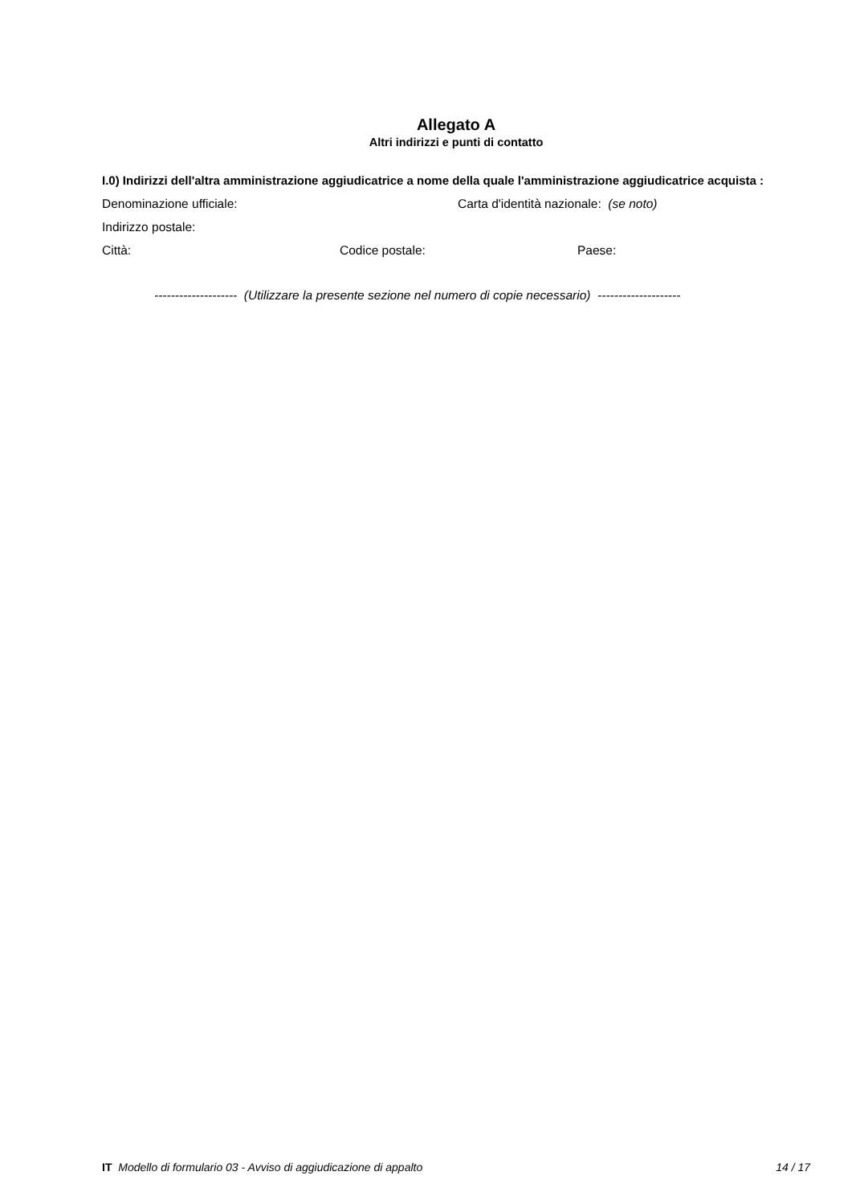Allegato A
Altri indirizzi e punti di contatto
I.0) Indirizzi dell'altra amministrazione aggiudicatrice a nome della quale l'amministrazione aggiudicatrice acquista :
Denominazione ufficiale: Carta d'identità nazionale: (se noto)
Indirizzo postale:
Città: Codice postale: Paese:
-------------------- (Utilizzare la presente sezione nel numero di copie necessario) --------------------
IT Modello di formulario 03 - Avviso di aggiudicazione di appalto 14 / 17